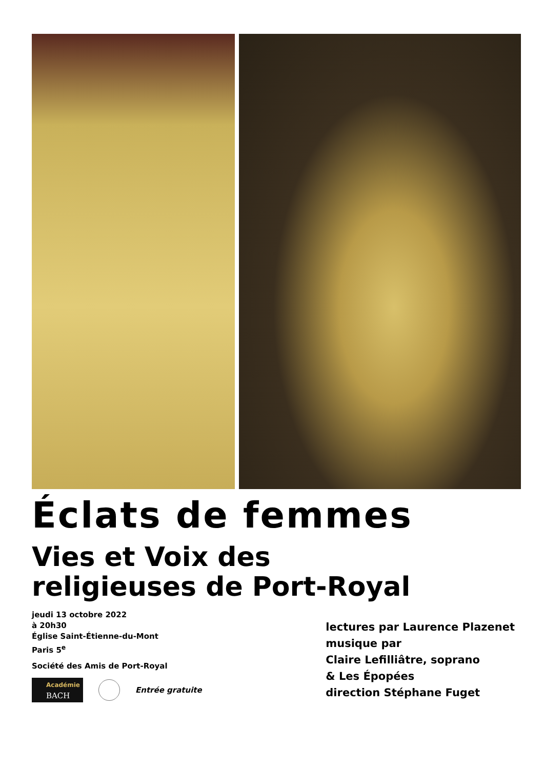Éclats de femmes
Vies et Voix des
religieuses de Port-Royal
jeudi 13 octobre 2022
à 20h30
Église Saint-Étienne-du-Mont
Paris 5<sup>e</sup>
Société des Amis de Port-Royal
Académie
BACH
Entrée gratuite
lectures par Laurence Plazenet
musique par
Claire Lefilliâtre, soprano
& Les Épopées
direction Stéphane Fuget